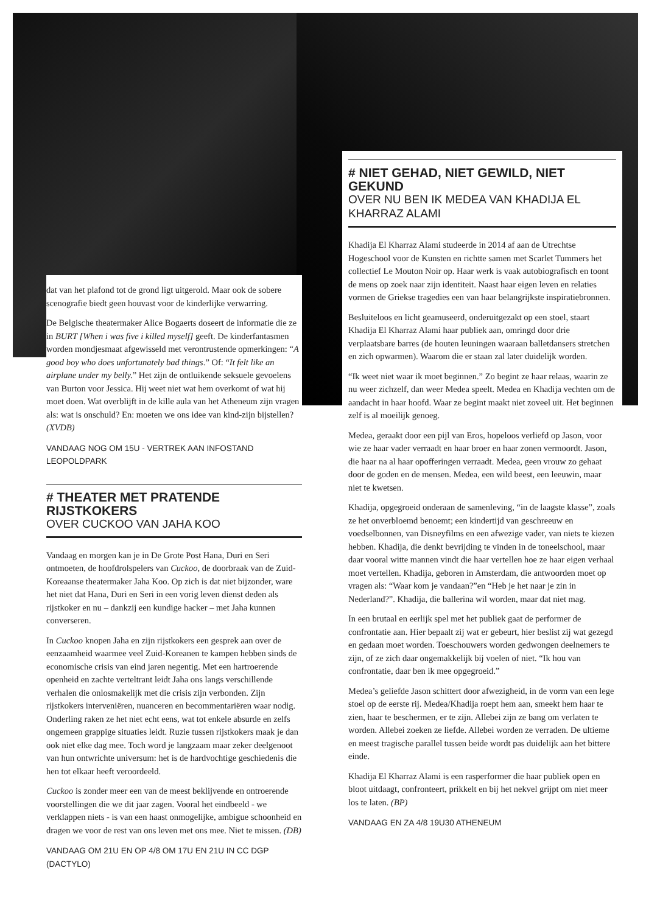dat van het plafond tot de grond ligt uitgerold. Maar ook de sobere scenografie biedt geen houvast voor de kinderlijke verwarring.
De Belgische theatermaker Alice Bogaerts doseert de informatie die ze in BURT [When i was five i killed myself] geeft. De kinderfantasmen worden mondjesmaat afgewisseld met verontrustende opmerkingen: “A good boy who does unfortunately bad things.” Of: “It felt like an airplane under my belly.” Het zijn de ontluikende seksuele gevoelens van Burton voor Jessica. Hij weet niet wat hem overkomt of wat hij moet doen. Wat overblijft in de kille aula van het Atheneum zijn vragen als: wat is onschuld? En: moeten we ons idee van kind-zijn bijstellen? (XVDB)
VANDAAG NOG OM 15U - VERTREK AAN INFOSTAND LEOPOLDPARK
# THEATER MET PRATENDE RIJSTKOKERS
OVER CUCKOO VAN JAHA KOO
Vandaag en morgen kan je in De Grote Post Hana, Duri en Seri ontmoeten, de hoofdrolspelers van Cuckoo, de doorbraak van de Zuid-Koreaanse theatermaker Jaha Koo. Op zich is dat niet bijzonder, ware het niet dat Hana, Duri en Seri in een vorig leven dienst deden als rijstkoker en nu – dankzij een kundige hacker – met Jaha kunnen converseren.
In Cuckoo knopen Jaha en zijn rijstkokers een gesprek aan over de eenzaamheid waarmee veel Zuid-Koreanen te kampen hebben sinds de economische crisis van eind jaren negentig. Met een hartroerende openheid en zachte verteltrant leidt Jaha ons langs verschillende verhalen die onlosmakelijk met die crisis zijn verbonden. Zijn rijstkokers interveniëren, nuanceren en becommentariëren waar nodig. Onderling raken ze het niet echt eens, wat tot enkele absurde en zelfs ongemeen grappige situaties leidt. Ruzie tussen rijstkokers maak je dan ook niet elke dag mee. Toch word je langzaam maar zeker deelgenoot van hun ontwrichte universum: het is de hardvochtige geschiedenis die hen tot elkaar heeft veroordeeld.
Cuckoo is zonder meer een van de meest beklijvende en ontroerende voorstellingen die we dit jaar zagen. Vooral het eindbeeld - we verklappen niets - is van een haast onmogelijke, ambigue schoonheid en dragen we voor de rest van ons leven met ons mee. Niet te missen. (DB)
VANDAAG OM 21U EN OP 4/8 OM 17U EN 21U IN CC DGP (DACTYLO)
# NIET GEHAD, NIET GEWILD, NIET GEKUND
OVER NU BEN IK MEDEA VAN KHADIJA EL KHARRAZ ALAMI
Khadija El Kharraz Alami studeerde in 2014 af aan de Utrechtse Hogeschool voor de Kunsten en richtte samen met Scarlet Tummers het collectief Le Mouton Noir op. Haar werk is vaak autobiografisch en toont de mens op zoek naar zijn identiteit. Naast haar eigen leven en relaties vormen de Griekse tragedies een van haar belangrijkste inspiratiebronnen.
Besluiteloos en licht geamuseerd, onderuitgezakt op een stoel, staart Khadija El Kharraz Alami haar publiek aan, omringd door drie verplaatsbare barres (de houten leuningen waaraan balletdansers stretchen en zich opwarmen). Waarom die er staan zal later duidelijk worden.
“Ik weet niet waar ik moet beginnen.” Zo begint ze haar relaas, waarin ze nu weer zichzelf, dan weer Medea speelt. Medea en Khadija vechten om de aandacht in haar hoofd. Waar ze begint maakt niet zoveel uit. Het beginnen zelf is al moeilijk genoeg.
Medea, geraakt door een pijl van Eros, hopeloos verliefd op Jason, voor wie ze haar vader verraadt en haar broer en haar zonen vermoordt. Jason, die haar na al haar opofferingen verraadt. Medea, geen vrouw zo gehaat door de goden en de mensen. Medea, een wild beest, een leeuwin, maar niet te kwetsen.
Khadija, opgegroeid onderaan de samenleving, “in de laagste klasse”, zoals ze het onverbloemd benoemt; een kindertijd van geschreeuw en voedselbonnen, van Disneyfilms en een afwezige vader, van niets te kiezen hebben. Khadija, die denkt bevrijding te vinden in de toneelschool, maar daar vooral witte mannen vindt die haar vertellen hoe ze haar eigen verhaal moet vertellen. Khadija, geboren in Amsterdam, die antwoorden moet op vragen als: “Waar kom je vandaan?”en “Heb je het naar je zin in Nederland?”. Khadija, die ballerina wil worden, maar dat niet mag.
In een brutaal en eerlijk spel met het publiek gaat de performer de confrontatie aan. Hier bepaalt zij wat er gebeurt, hier beslist zij wat gezegd en gedaan moet worden. Toeschouwers worden gedwongen deelnemers te zijn, of ze zich daar ongemakkelijk bij voelen of niet. “Ik hou van confrontatie, daar ben ik mee opgegroeid.”
Medea’s geliefde Jason schittert door afwezigheid, in de vorm van een lege stoel op de eerste rij. Medea/Khadija roept hem aan, smeekt hem haar te zien, haar te beschermen, er te zijn. Allebei zijn ze bang om verlaten te worden. Allebei zoeken ze liefde. Allebei worden ze verraden. De ultieme en meest tragische parallel tussen beide wordt pas duidelijk aan het bittere einde.
Khadija El Kharraz Alami is een rasperformer die haar publiek open en bloot uitdaagt, confronteert, prikkelt en bij het nekvel grijpt om niet meer los te laten. (BP)
VANDAAG EN ZA 4/8 19U30 ATHENEUM